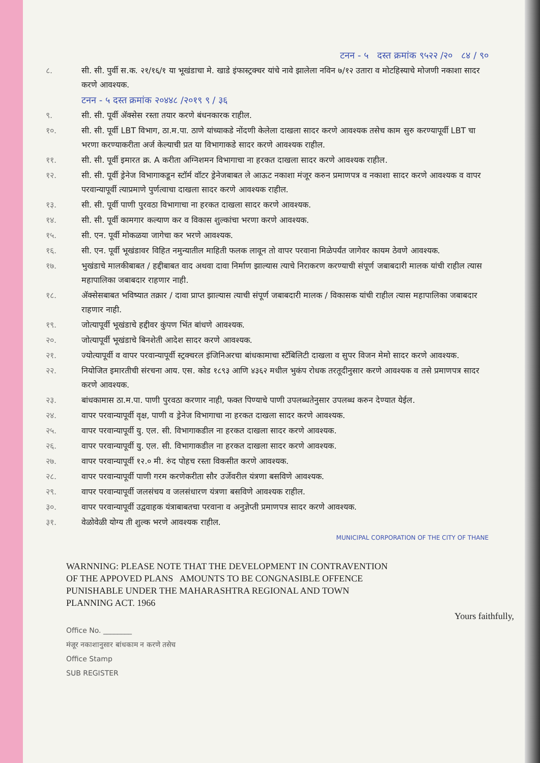टनन - ५ दस्त क्रमांक ९५२२ /२० ८४ / ९०
८. सी. सी. पुर्वी स.क. २१/१६/१ या भूखंडाचा मे. खाडे इंफास्ट्रक्चर यांचे नावे झालेला नविन ७/१२ उतारा व मोटहिस्याचे मोजणी नकाशा सादर करणे आवश्यक.
टनन - ५ दस्त क्रमांक २०४४८ /२०१९ ९ / ३६
९. सी. सी. पूर्वी ॲक्सेस रस्ता तयार करणे बंधनकारक राहील.
१०. सी. सी. पूर्वी LBT विभाग, ठा.म.पा. ठाणे यांच्याकडे नोंदणी केलेला दाखला सादर करणे आवश्यक तसेच काम सुरु करण्यापूर्वी LBT चा भरणा करण्याकरीता अर्ज केल्याची प्रत या विभागाकडे सादर करणे आवश्यक राहील.
११. सी. सी. पूर्वी इमारत क्र. A करीता अग्निशमन विभागाचा ना हरकत दाखला सादर करणे आवश्यक राहील.
१२. सी. सी. पूर्वी ड्रेनेज विभागाकडून स्टॉर्म वॉटर ड्रेनेजबाबत ले आऊट नकाशा मंजूर करुन प्रमाणपत्र व नकाशा सादर करणे आवश्यक व वापर परवान्यापूर्वी त्याप्रमाणे पुर्णत्वाचा दाखला सादर करणे आवश्यक राहील.
१३. सी. सी. पूर्वी पाणी पुरवठा विभागाचा ना हरकत दाखला सादर करणे आवश्यक.
१४. सी. सी. पूर्वी कामगार कल्याण कर व विकास शुल्कांचा भरणा करणे आवश्यक.
१५. सी. एन. पूर्वी मोकळया जागेचा कर भरणे आवश्यक.
१६. सी. एन. पूर्वी भूखंडावर विहित नमुन्यातील माहिती फलक लावून तो वापर परवाना मिळेपर्यंत जागेवर कायम ठेवणे आवश्यक.
१७. भुखंडाचे मालकीबाबत / हद्दीबाबत वाद अथवा दावा निर्माण झाल्यास त्याचे निराकरण करण्याची संपूर्ण जबाबदारी मालक यांची राहील त्यास महापालिका जबाबदार राहणार नाही.
१८. ॲक्सेसबाबत भविष्यात तक्रार / दावा प्राप्त झाल्यास त्याची संपूर्ण जबाबदारी मालक / विकासक यांची राहील त्यास महापालिका जबाबदार राहणार नाही.
१९. जोत्यापूर्वी भूखंडाचे हद्दीवर कुंपण भिंत बांधणे आवश्यक.
२०. जोत्यापूर्वी भूखंडाचे बिनशेती आदेश सादर करणे आवश्यक.
२१. ज्योत्यापूर्वी व वापर परवान्यापूर्वी स्ट्रक्चरल इंजिनिअरचा बांधकामाचा स्टॅबिलिटी दाखला व सुपर विजन मेमो सादर करणे आवश्यक.
२२. नियोजित इमारतीची संरचना आय. एस. कोड १८९३ आणि ४३६२ मधील भुकंप रोधक तरतूदीनुसार करणे आवश्यक व तसे प्रमाणपत्र सादर करणे आवश्यक.
२३. बांधकामास ठा.म.पा. पाणी पुरवठा करणार नाही, फक्त पिण्याचे पाणी उपलब्धतेनुसार उपलब्ध करुन देण्यात येईल.
२४. वापर परवान्यापूर्वी वृक्ष, पाणी व ड्रेनेज विभागाचा ना हरकत दाखला सादर करणे आवश्यक.
२५. वापर परवान्यापूर्वी यु. एल. सी. विभागाकडील ना हरकत दाखला सादर करणे आवश्यक.
२६. वापर परवान्यापूर्वी यु. एल. सी. विभागाकडील ना हरकत दाखला सादर करणे आवश्यक.
२७. वापर परवान्यापूर्वी १२.० मी. रुंद पोहच रस्ता विकसीत करणे आवश्यक.
२८. वापर परवान्यापूर्वी पाणी गरम करणेकरीता सौर उर्जेवरील यंत्रणा बसविणे आवश्यक.
२९. वापर परवान्यापूर्वी जलसंचय व जलसंधारण यंत्रणा बसविणे आवश्यक राहील.
३०. वापर परवान्यापूर्वी उद्ववाहक यंत्राबाबतचा परवाना व अनुज्ञेप्ती प्रमाणपत्र सादर करणे आवश्यक.
३१. वेळोवेळी योग्य ती शुल्क भरणे आवश्यक राहील.
MUNICIPAL CORPORATION OF THE CITY OF THANE
WARNNING: PLEASE NOTE THAT THE DEVELOPMENT IN CONTRAVENTION OF THE APPOVED PLANS AMOUNTS TO BE CONGNASIBLE OFFENCE PUNISHABLE UNDER THE MAHARASHTRA REGIONAL AND TOWN PLANNING ACT. 1966
Yours faithfully,
Office No. ________
मंजूर नकाशानुसार बांधकाम न करणे तसेच
Office Stamp
SUB REGISTER